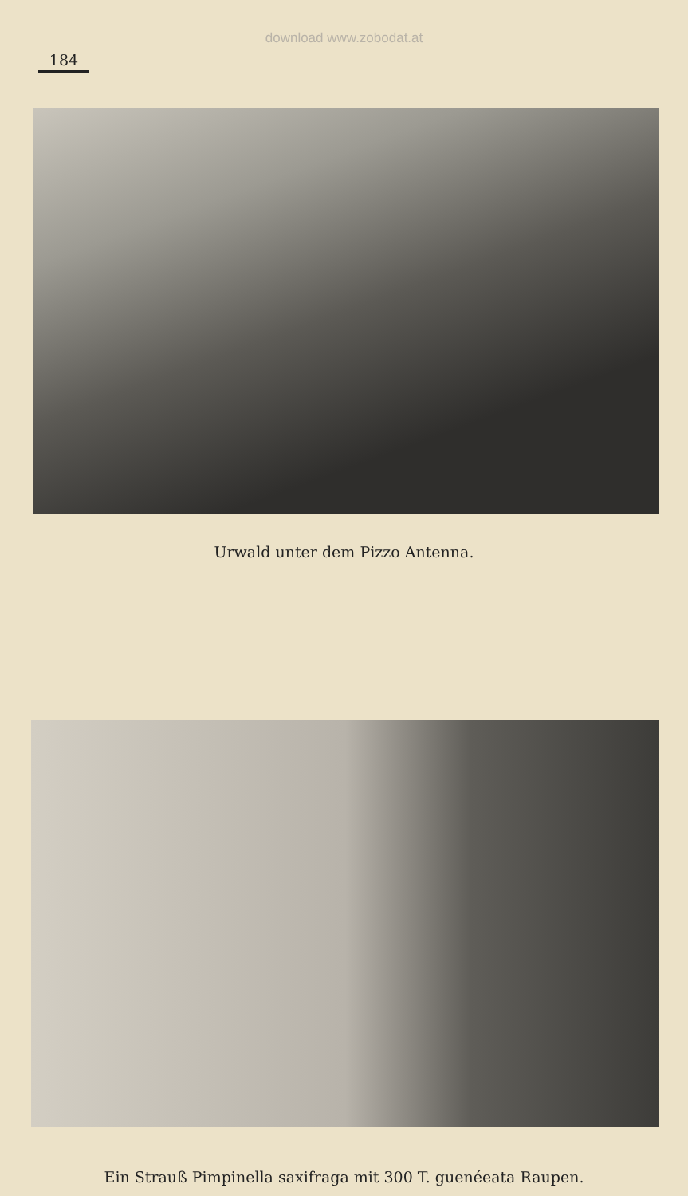download www.zobodat.at
184
Urwald unter dem Pizzo Antenna.
Ein Strauß Pimpinella saxifraga mit 300 T. guenéeata Raupen.